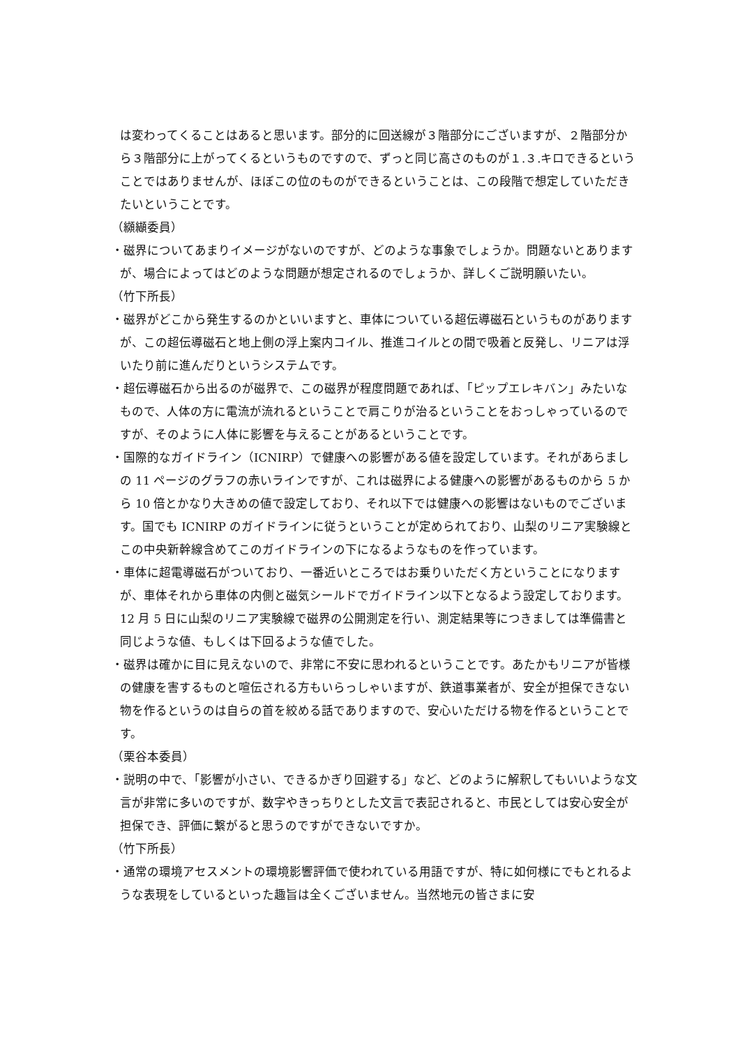は変わってくることはあると思います。部分的に回送線が３階部分にございますが、２階部分から３階部分に上がってくるというものですので、ずっと同じ高さのものが１.３.キロできるということではありませんが、ほぼこの位のものができるということは、この段階で想定していただきたいということです。
（纐纈委員）
・磁界についてあまりイメージがないのですが、どのような事象でしょうか。問題ないとありますが、場合によってはどのような問題が想定されるのでしょうか、詳しくご説明願いたい。
（竹下所長）
・磁界がどこから発生するのかといいますと、車体についている超伝導磁石というものがありますが、この超伝導磁石と地上側の浮上案内コイル、推進コイルとの間で吸着と反発し、リニアは浮いたり前に進んだりというシステムです。
・超伝導磁石から出るのが磁界で、この磁界が程度問題であれば、「ピップエレキバン」みたいなもので、人体の方に電流が流れるということで肩こりが治るということをおっしゃっているのですが、そのように人体に影響を与えることがあるということです。
・国際的なガイドライン（ICNIRP）で健康への影響がある値を設定しています。それがあらましの 11 ページのグラフの赤いラインですが、これは磁界による健康への影響があるものから 5 から 10 倍とかなり大きめの値で設定しており、それ以下では健康への影響はないものでございます。国でも ICNIRP のガイドラインに従うということが定められており、山梨のリニア実験線とこの中央新幹線含めてこのガイドラインの下になるようなものを作っています。
・車体に超電導磁石がついており、一番近いところではお乗りいただく方ということになりますが、車体それから車体の内側と磁気シールドでガイドライン以下となるよう設定しております。12 月 5 日に山梨のリニア実験線で磁界の公開測定を行い、測定結果等につきましては準備書と同じような値、もしくは下回るような値でした。
・磁界は確かに目に見えないので、非常に不安に思われるということです。あたかもリニアが皆様の健康を害するものと喧伝される方もいらっしゃいますが、鉄道事業者が、安全が担保できない物を作るというのは自らの首を絞める話でありますので、安心いただける物を作るということです。
（栗谷本委員）
・説明の中で、「影響が小さい、できるかぎり回避する」など、どのように解釈してもいいような文言が非常に多いのですが、数字やきっちりとした文言で表記されると、市民としては安心安全が担保でき、評価に繋がると思うのですができないですか。
（竹下所長）
・通常の環境アセスメントの環境影響評価で使われている用語ですが、特に如何様にでもとれるような表現をしているといった趣旨は全くございません。当然地元の皆さまに安